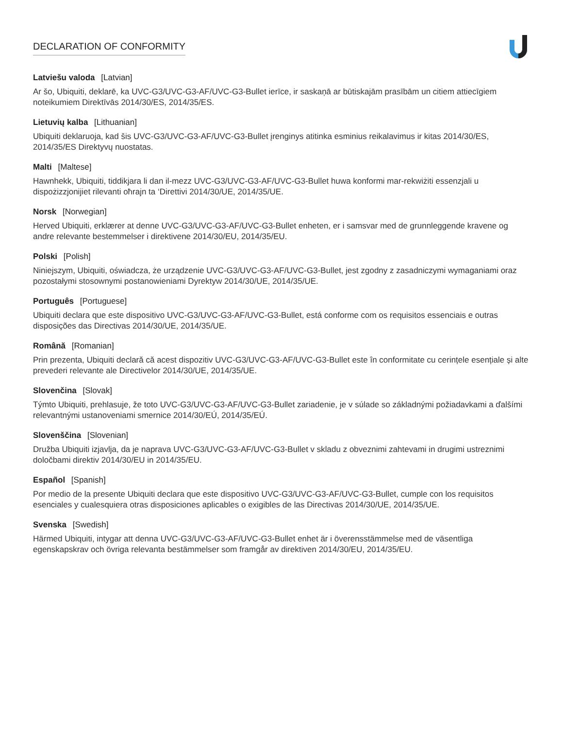DECLARATION OF CONFORMITY
Latviešu valoda [Latvian]
Ar šo, Ubiquiti, deklarē, ka UVC-G3/UVC-G3-AF/UVC-G3-Bullet ierīce, ir saskaņā ar būtiskajām prasībām un citiem attiecīgiem noteikumiem Direktīvās 2014/30/ES, 2014/35/ES.
Lietuvių kalba [Lithuanian]
Ubiquiti deklaruoja, kad šis UVC-G3/UVC-G3-AF/UVC-G3-Bullet įrenginys atitinka esminius reikalavimus ir kitas 2014/30/ES, 2014/35/ES Direktyvų nuostatas.
Malti [Maltese]
Hawnhekk, Ubiquiti, tiddikjara li dan il-mezz UVC-G3/UVC-G3-AF/UVC-G3-Bullet huwa konformi mar-rekwiżiti essenzjali u dispożizzjonijiet rilevanti oħrajn ta ‘Direttivi 2014/30/UE, 2014/35/UE.
Norsk [Norwegian]
Herved Ubiquiti, erklærer at denne UVC-G3/UVC-G3-AF/UVC-G3-Bullet enheten, er i samsvar med de grunnleggende kravene og andre relevante bestemmelser i direktivene 2014/30/EU, 2014/35/EU.
Polski [Polish]
Niniejszym, Ubiquiti, oświadcza, że urządzenie UVC-G3/UVC-G3-AF/UVC-G3-Bullet, jest zgodny z zasadniczymi wymaganiami oraz pozostałymi stosownymi postanowieniami Dyrektyw 2014/30/UE, 2014/35/UE.
Português [Portuguese]
Ubiquiti declara que este dispositivo UVC-G3/UVC-G3-AF/UVC-G3-Bullet, está conforme com os requisitos essenciais e outras disposições das Directivas 2014/30/UE, 2014/35/UE.
Română [Romanian]
Prin prezenta, Ubiquiti declară că acest dispozitiv UVC-G3/UVC-G3-AF/UVC-G3-Bullet este în conformitate cu cerințele esențiale și alte prevederi relevante ale Directivelor 2014/30/UE, 2014/35/UE.
Slovenčina [Slovak]
Týmto Ubiquiti, prehlasuje, že toto UVC-G3/UVC-G3-AF/UVC-G3-Bullet zariadenie, je v súlade so základnými požiadavkami a ďalšími relevantnými ustanoveniami smernice 2014/30/EÚ, 2014/35/EÚ.
Slovenščina [Slovenian]
Družba Ubiquiti izjavlja, da je naprava UVC-G3/UVC-G3-AF/UVC-G3-Bullet v skladu z obveznimi zahtevami in drugimi ustreznimi določbami direktiv 2014/30/EU in 2014/35/EU.
Español [Spanish]
Por medio de la presente Ubiquiti declara que este dispositivo UVC-G3/UVC-G3-AF/UVC-G3-Bullet, cumple con los requisitos esenciales y cualesquiera otras disposiciones aplicables o exigibles de las Directivas 2014/30/UE, 2014/35/UE.
Svenska [Swedish]
Härmed Ubiquiti, intygar att denna UVC-G3/UVC-G3-AF/UVC-G3-Bullet enhet är i överensstämmelse med de väsentliga egenskapskrav och övriga relevanta bestämmelser som framgår av direktiven 2014/30/EU, 2014/35/EU.